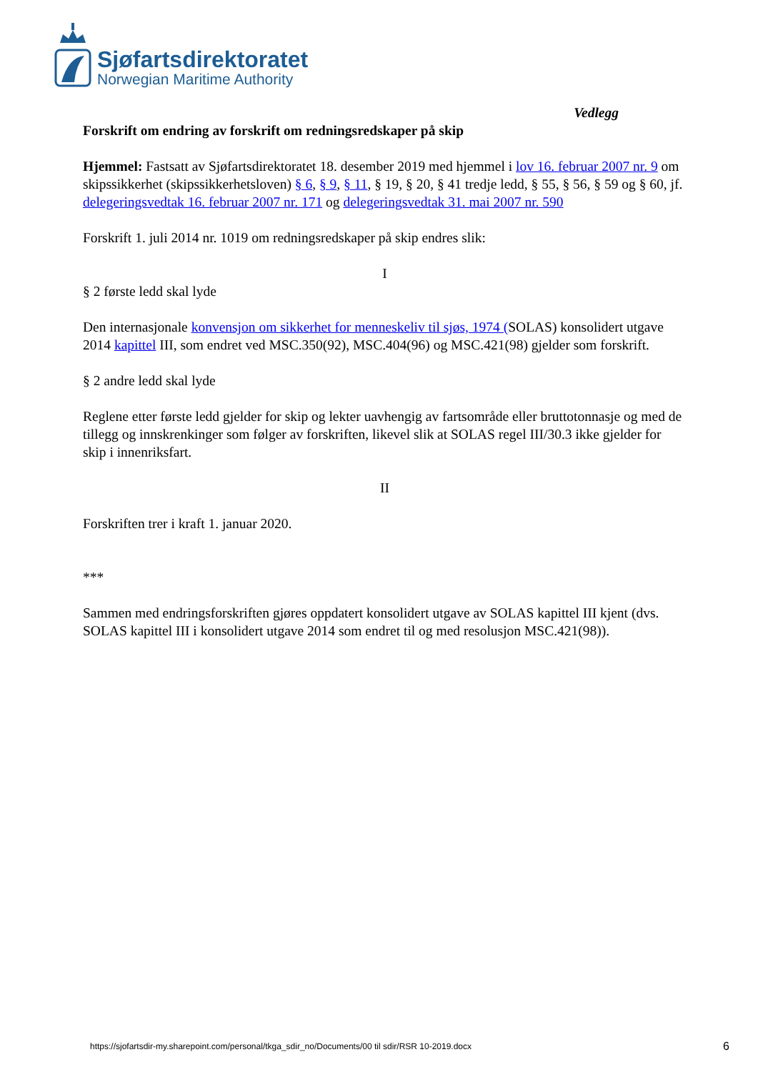Sjøfartsdirektoratet
Norwegian Maritime Authority
Vedlegg
Forskrift om endring av forskrift om redningsredskaper på skip
Hjemmel: Fastsatt av Sjøfartsdirektoratet 18. desember 2019 med hjemmel i lov 16. februar 2007 nr. 9 om skipssikkerhet (skipssikkerhetsloven) § 6, § 9, § 11, § 19, § 20, § 41 tredje ledd, § 55, § 56, § 59 og § 60, jf. delegeringsvedtak 16. februar 2007 nr. 171 og delegeringsvedtak 31. mai 2007 nr. 590
Forskrift 1. juli 2014 nr. 1019 om redningsredskaper på skip endres slik:
I
§ 2 første ledd skal lyde
Den internasjonale konvensjon om sikkerhet for menneskeliv til sjøs, 1974 (SOLAS) konsolidert utgave 2014 kapittel III, som endret ved MSC.350(92), MSC.404(96) og MSC.421(98) gjelder som forskrift.
§ 2 andre ledd skal lyde
Reglene etter første ledd gjelder for skip og lekter uavhengig av fartsområde eller bruttotonnasje og med de tillegg og innskrenkinger som følger av forskriften, likevel slik at SOLAS regel III/30.3 ikke gjelder for skip i innenriksfart.
II
Forskriften trer i kraft 1. januar 2020.
***
Sammen med endringsforskriften gjøres oppdatert konsolidert utgave av SOLAS kapittel III kjent (dvs. SOLAS kapittel III i konsolidert utgave 2014 som endret til og med resolusjon MSC.421(98)).
https://sjofartsdir-my.sharepoint.com/personal/tkga_sdir_no/Documents/00 til sdir/RSR 10-2019.docx
6